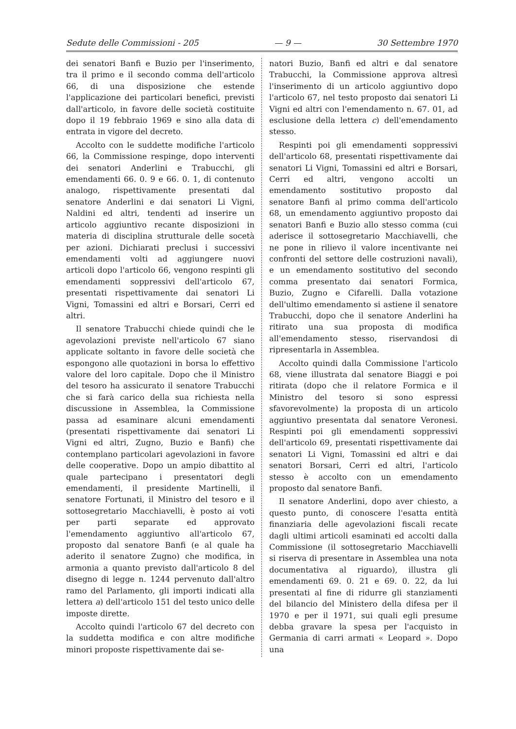Sedute delle Commissioni - 205 — 9 — 30 Settembre 1970
dei senatori Banfi e Buzio per l'inserimento, tra il primo e il secondo comma dell'articolo 66, di una disposizione che estende l'applicazione dei particolari benefici, previsti dall'articolo, in favore delle società costituite dopo il 19 febbraio 1969 e sino alla data di entrata in vigore del decreto.
Accolto con le suddette modifiche l'articolo 66, la Commissione respinge, dopo interventi dei senatori Anderlini e Trabucchi, gli emendamenti 66. 0. 9 e 66. 0. 1, di contenuto analogo, rispettivamente presentati dal senatore Anderlini e dai senatori Li Vigni, Naldini ed altri, tendenti ad inserire un articolo aggiuntivo recante disposizioni in materia di disciplina strutturale delle socetà per azioni. Dichiarati preclusi i successivi emendamenti volti ad aggiungere nuovi articoli dopo l'articolo 66, vengono respinti gli emendamenti soppressivi dell'articolo 67, presentati rispettivamente dai senatori Li Vigni, Tomassini ed altri e Borsari, Cerri ed altri.
Il senatore Trabucchi chiede quindi che le agevolazioni previste nell'articolo 67 siano applicate soltanto in favore delle società che espongono alle quotazioni in borsa lo effettivo valore del loro capitale. Dopo che il Ministro del tesoro ha assicurato il senatore Trabucchi che si farà carico della sua richiesta nella discussione in Assemblea, la Commissione passa ad esaminare alcuni emendamenti (presentati rispettivamente dai senatori Li Vigni ed altri, Zugno, Buzio e Banfi) che contemplano particolari agevolazioni in favore delle cooperative. Dopo un ampio dibattito al quale partecipano i presentatori degli emendamenti, il presidente Martinelli, il senatore Fortunati, il Ministro del tesoro e il sottosegretario Macchiavelli, è posto ai voti per parti separate ed approvato l'emendamento aggiuntivo all'articolo 67, proposto dal senatore Banfi (e al quale ha aderito il senatore Zugno) che modifica, in armonia a quanto previsto dall'articolo 8 del disegno di legge n. 1244 pervenuto dall'altro ramo del Parlamento, gli importi indicati alla lettera a) dell'articolo 151 del testo unico delle imposte dirette.
Accolto quindi l'articolo 67 del decreto con la suddetta modifica e con altre modifiche minori proposte rispettivamente dai se-
natori Buzio, Banfi ed altri e dal senatore Trabucchi, la Commissione approva altresì l'inserimento di un articolo aggiuntivo dopo l'articolo 67, nel testo proposto dai senatori Li Vigni ed altri con l'emendamento n. 67. 01, ad esclusione della lettera c) dell'emendamento stesso.
Respinti poi gli emendamenti soppressivi dell'articolo 68, presentati rispettivamente dai senatori Li Vigni, Tomassini ed altri e Borsari, Cerri ed altri, vengono accolti un emendamento sostitutivo proposto dal senatore Banfi al primo comma dell'articolo 68, un emendamento aggiuntivo proposto dai senatori Banfi e Buzio allo stesso comma (cui aderisce il sottosegretario Macchiavelli, che ne pone in rilievo il valore incentivante nei confronti del settore delle costruzioni navali), e un emendamento sostitutivo del secondo comma presentato dai senatori Formica, Buzio, Zugno e Cifarelli. Dalla votazione dell'ultimo emendamento si astiene il senatore Trabucchi, dopo che il senatore Anderlini ha ritirato una sua proposta di modifica all'emendamento stesso, riservandosi di ripresentarla in Assemblea.
Accolto quindi dalla Commissione l'articolo 68, viene illustrata dal senatore Biaggi e poi ritirata (dopo che il relatore Formica e il Ministro del tesoro si sono espressi sfavorevolmente) la proposta di un articolo aggiuntivo presentata dal senatore Veronesi. Respinti poi gli emendamenti soppressivi dell'articolo 69, presentati rispettivamente dai senatori Li Vigni, Tomassini ed altri e dai senatori Borsari, Cerri ed altri, l'articolo stesso è accolto con un emendamento proposto dal senatore Banfi.
Il senatore Anderlini, dopo aver chiesto, a questo punto, di conoscere l'esatta entità finanziaria delle agevolazioni fiscali recate dagli ultimi articoli esaminati ed accolti dalla Commissione (il sottosegretario Macchiavelli si riserva di presentare in Assemblea una nota documentativa al riguardo), illustra gli emendamenti 69. 0. 21 e 69. 0. 22, da lui presentati al fine di ridurre gli stanziamenti del bilancio del Ministero della difesa per il 1970 e per il 1971, sui quali egli presume debba gravare la spesa per l'acquisto in Germania di carri armati « Leopard ». Dopo una